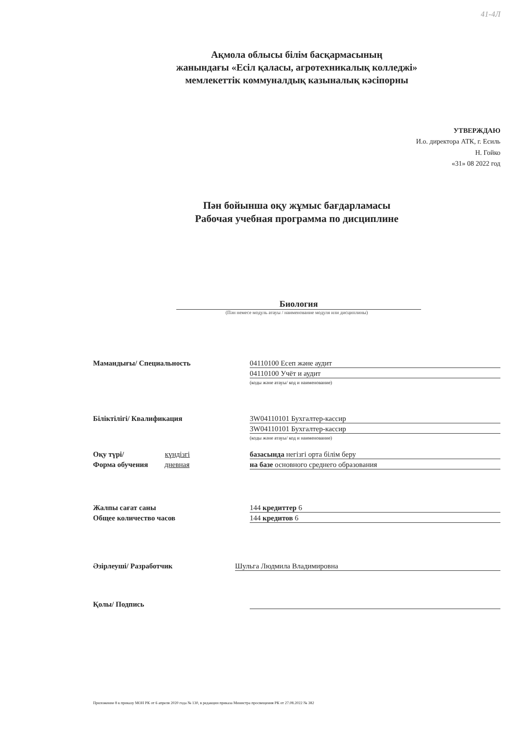41-4Л
Ақмола облысы білім басқармасының
жанындағы «Есіл қаласы, агротехникалық колледжі»
мемлекеттік коммуналдық казыналық кәсіпорны
УТВЕРЖДАЮ
И.о. директора АТК, г. Есиль
Н. Гойко
«31» 08 2022 год
Пән бойынша оқу жұмыс бағдарламасы
Рабочая учебная программа по дисциплине
Биология
(Пән немесе модуль атауы / наименование модуля или дисциплины)
Мамандығы/ Специальность 04110100 Есеп және аудит
04110100 Учёт и аудит
(коды және атауы/ код и наименование)
Біліктілігі/ Квалификация 3W04110101 Бухгалтер-кассир
3W04110101 Бухгалтер-кассир
(коды және атауы/ код и наименование)
Оқу түрі/ күндізгі базасында негізгі орта білім беру
Форма обучения дневная на базе основного среднего образования
Жалпы сағат саны 144 кредиттер 6
Общее количество часов 144 кредитов 6
Әзірлеуші/ Разработчик Шульга Людмила Владимировна
Қолы/ Подпись
Приложение 8 к приказу МОН РК от 6 апреля 2020 года № 130, в редакции приказа Министра просвещения РК от 27.08.2022 № 382